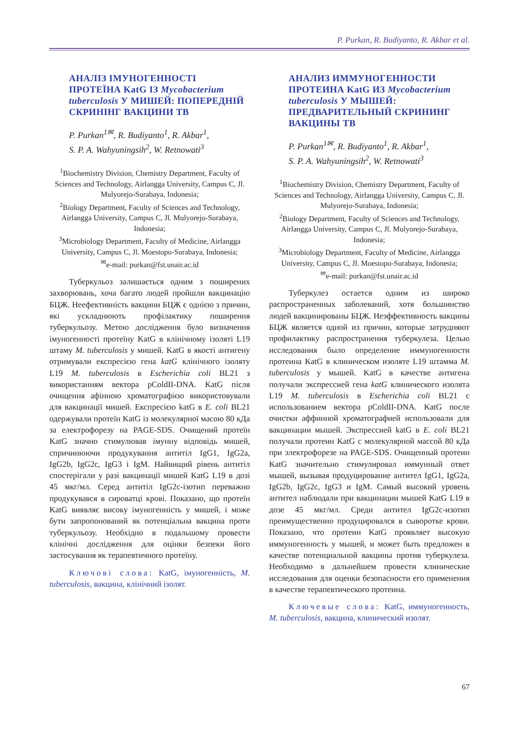P. Purkan, R. Budiyanto, R. Akbar et al.
АНАЛІЗ ІМУНОГЕННОСТІ ПРОТЕЇНА KatG ІЗ Mycobacterium tuberculosis У МИШЕЙ: ПОПЕРЕДНІЙ СКРИНІНГ ВАКЦИНИ ТВ
P. Purkan<sup>1✉</sup>, R. Budiyanto<sup>1</sup>, R. Akbar<sup>1</sup>,
S. P. A. Wahyuningsih<sup>2</sup>, W. Retnowati<sup>3</sup>
<sup>1</sup> Biochemistry Division, Chemistry Department, Faculty of Sciences and Technology, Airlangga University, Campus C, Jl. Mulyorejo-Surabaya, Indonesia;
<sup>2</sup> Biology Department, Faculty of Sciences and Technology, Airlangga University, Campus C, Jl. Mulyorejo-Surabaya, Indonesia;
<sup>3</sup> Microbiology Department, Faculty of Medicine, Airlangga University, Campus C, Jl. Moestopo-Surabaya, Indonesia;
<sup>✉</sup>e-mail: purkan@fst.unair.ac.id
Туберкульоз залишається одним з поширених захворювань, хоча багато людей пройшли вакцинацію БЦЖ. Неефективність вакцини БЦЖ є однією з причин, які ускладнюють профілактику поширення туберкульозу. Метою дослідження було визначення імуногенності протеїну KatG в клінічному ізоляті L19 штаму M. tuberculosis у мишей. KatG в якості антигену отримували експресією гена katG клінічного ізоляту L19 M. tuberculosis в Escherichia coli BL21 з використанням вектора pColdII-DNA. KatG після очищення афінною хроматографією використовували для вакцинації мишей. Експресією katG в E. coli BL21 одержували протеїн KatG із молекулярної масою 80 кДа за електрофорезу на PAGE-SDS. Очищений протеїн KatG значно стимулював імунну відповідь мишей, спричинюючи продукування антитіл IgG1, IgG2a, IgG2b, IgG2c, IgG3 і IgM. Найвищий рівень антитіл спостерігали у разі вакцинації мишей KatG L19 в дозі 45 мкг/мл. Серед антитіл IgG2c-ізотип переважно продукувався в сироватці крові. Показано, що протеїн KatG виявляє високу імуногенність у мишей, і може бути запропонований як потенціальна вакцина проти туберкульозу. Необхідно в подальшому провести клінічні дослідження для оцінки безпеки його застосування як терапевтичного протеїну.
Ключові слова: KatG, імуногенність, M. tuberculosis, вакцина, клінічний ізолят.
АНАЛИЗ ИММУНОГЕННОСТИ ПРОТЕИНА KatG ИЗ Mycobacterium tuberculosis У МЫШЕЙ: ПРЕДВАРИТЕЛЬНЫЙ СКРИНИНГ ВАКЦИНЫ ТВ
P. Purkan<sup>1✉</sup>, R. Budiyanto<sup>1</sup>, R. Akbar<sup>1</sup>,
S. P. A. Wahyuningsih<sup>2</sup>, W. Retnowati<sup>3</sup>
<sup>1</sup> Biochemistry Division, Chemistry Department, Faculty of Sciences and Technology, Airlangga University, Campus C, Jl. Mulyorejo-Surabaya, Indonesia;
<sup>2</sup> Biology Department, Faculty of Sciences and Technology, Airlangga University, Campus C, Jl. Mulyorejo-Surabaya, Indonesia;
<sup>3</sup> Microbiology Department, Faculty of Medicine, Airlangga University, Campus C, Jl. Moestopo-Surabaya, Indonesia;
<sup>✉</sup>e-mail: purkan@fst.unair.ac.id
Туберкулез остается одним из широко распространенных заболеваний, хотя большинство людей вакцинированы БЦЖ. Неэффективность вакцины БЦЖ является одной из причин, которые затрудняют профилактику распространения туберкулеза. Целью исследования было определение иммуногенности протеина KatG в клиническом изоляте L19 штамма M. tuberculosis у мышей. KatG в качестве антигена получали экспрессией гена katG клинического изолята L19 M. tuberculosis в Escherichia coli BL21 с использованием вектора pColdII-DNA. KatG после очистки аффинной хроматографией использовали для вакцинации мышей. Экспрессией katG в E. coli BL21 получали протеин KatG с молекулярной массой 80 кДа при электрофорезе на PAGE-SDS. Очищенный протеин KatG значительно стимулировал иммунный ответ мышей, вызывая продуцирование антител IgG1, IgG2a, IgG2b, IgG2c, IgG3 и IgM. Самый высокий уровень антител наблюдали при вакцинации мышей KatG L19 в дозе 45 мкг/мл. Среди антител IgG2c-изотип преимущественно продуцировался в сыворотке крови. Показано, что протеин KatG проявляет высокую иммуногенность у мышей, и может быть предложен в качестве потенциальной вакцины против туберкулеза. Необходимо в дальнейшем провести клинические исследования для оценки безопасности его применения в качестве терапевтического протеина.
Ключевые слова: KatG, иммуногенность, M. tuberculosis, вакцина, клинический изолят.
67